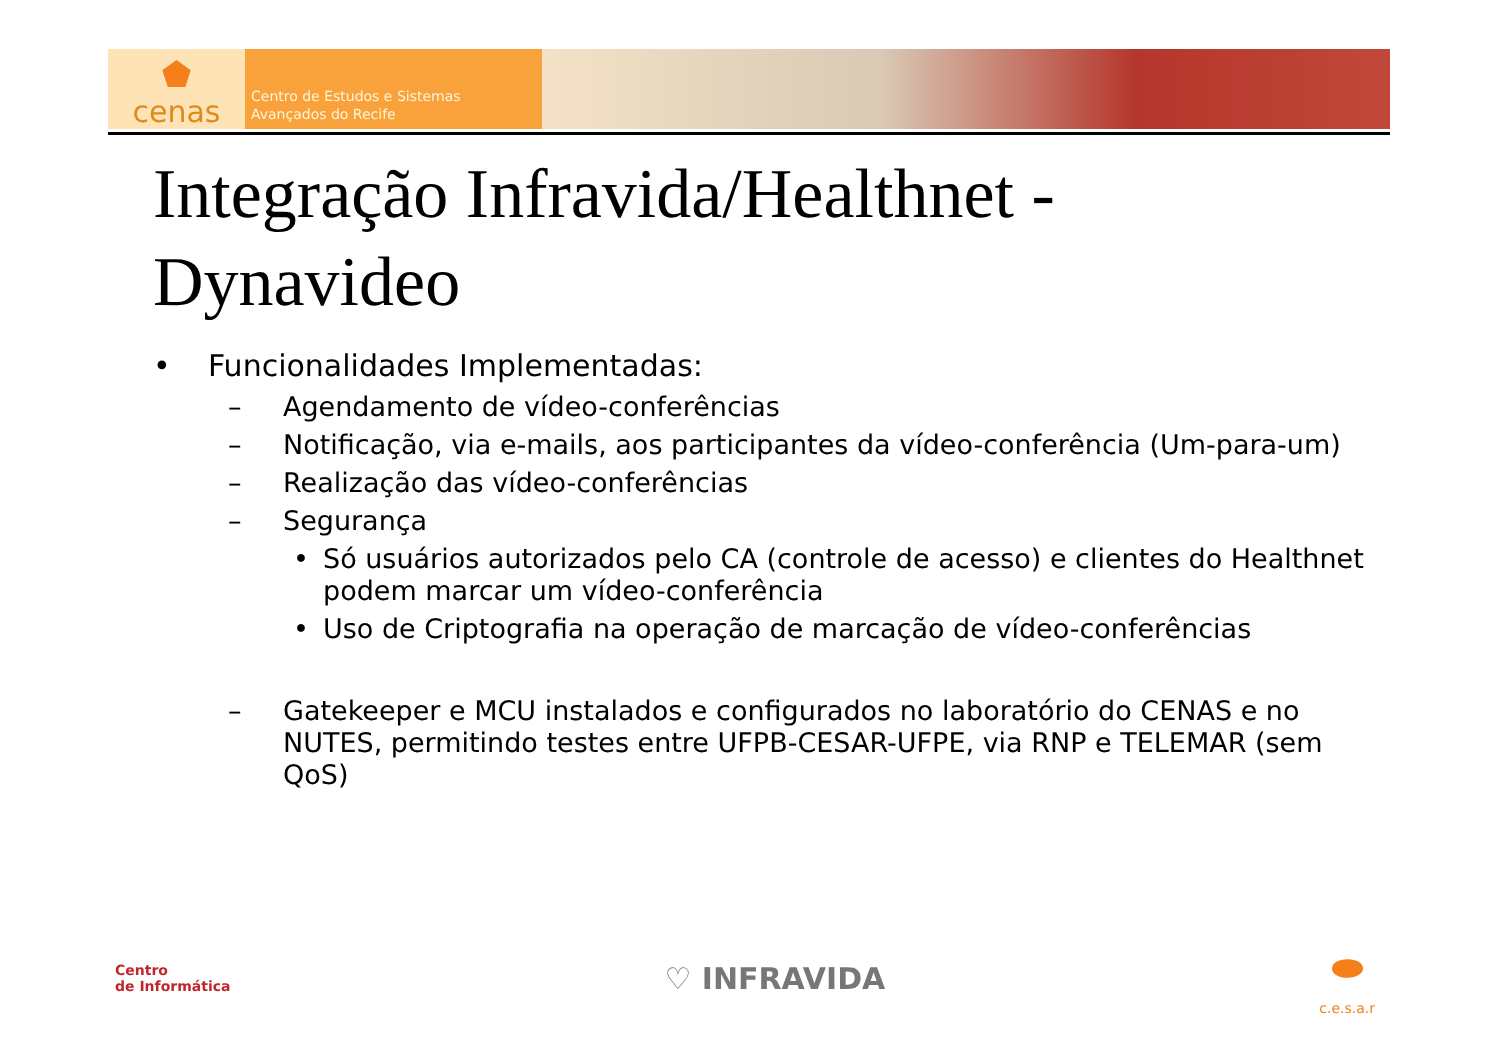⬟
cenas
Centro de Estudos e Sistemas
Avançados do Recife
Integração Infravida/Healthnet - Dynavideo
• Funcionalidades Implementadas:
– Agendamento de vídeo-conferências
– Notificação, via e-mails, aos participantes da vídeo-conferência (Um-para-um)
– Realização das vídeo-conferências
– Segurança
• Só usuários autorizados pelo CA (controle de acesso) e clientes do Healthnet podem marcar um vídeo-conferência
• Uso de Criptografia na operação de marcação de vídeo-conferências
– Gatekeeper e MCU instalados e configurados no laboratório do CENAS e no NUTES, permitindo testes entre UFPB-CESAR-UFPE, via RNP e TELEMAR (sem QoS)
Centro
de Informática
♡ INFRAVIDA
⬬
c.e.s.a.r